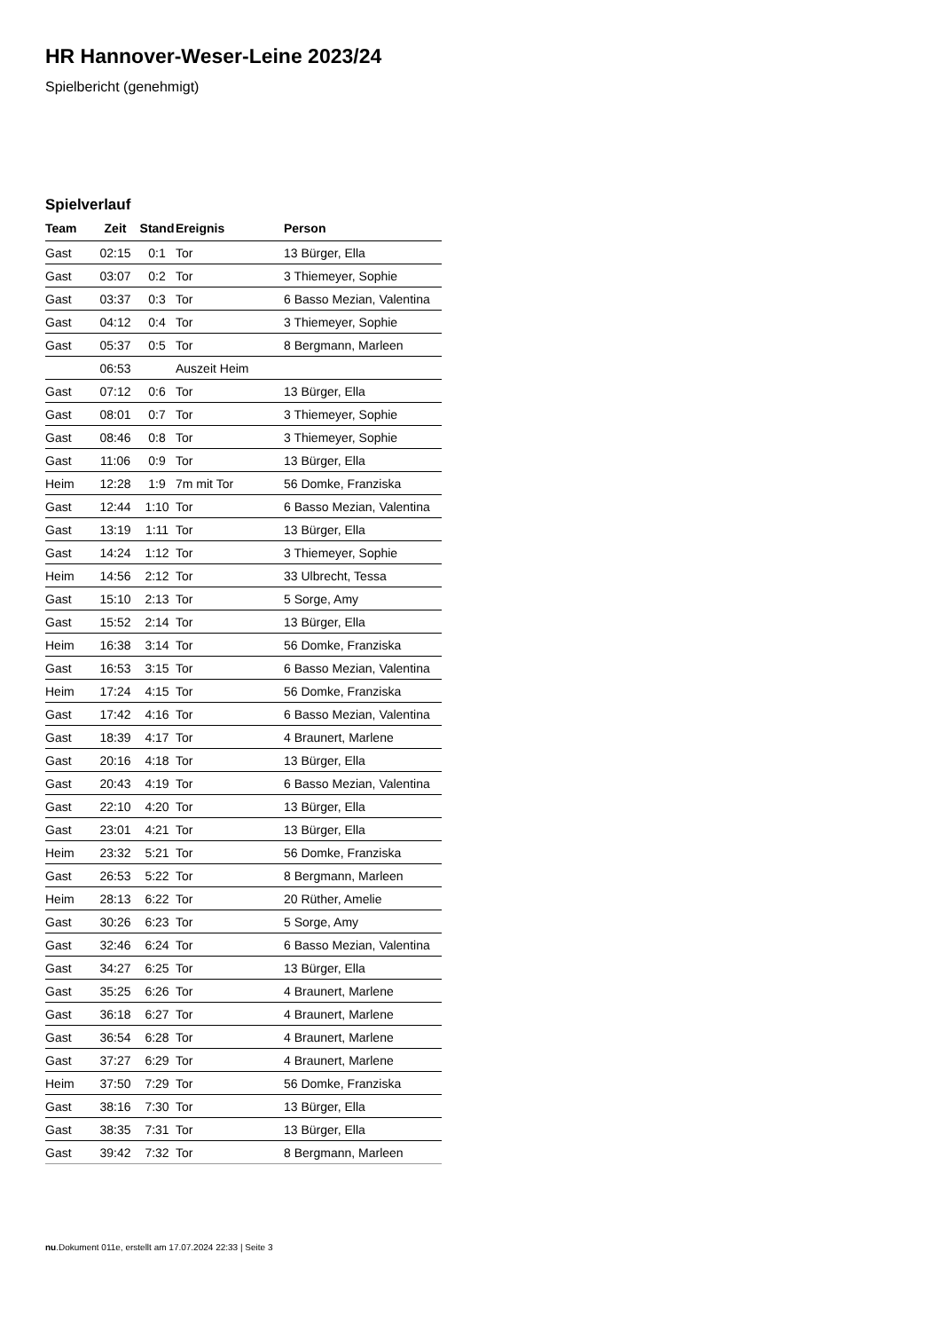HR Hannover-Weser-Leine 2023/24
Spielbericht (genehmigt)
Spielverlauf
| Team | Zeit | Stand | Ereignis | Person |
| --- | --- | --- | --- | --- |
| Gast | 02:15 | 0:1 | Tor | 13 Bürger, Ella |
| Gast | 03:07 | 0:2 | Tor | 3 Thiemeyer, Sophie |
| Gast | 03:37 | 0:3 | Tor | 6 Basso Mezian, Valentina |
| Gast | 04:12 | 0:4 | Tor | 3 Thiemeyer, Sophie |
| Gast | 05:37 | 0:5 | Tor | 8 Bergmann, Marleen |
| | 06:53 | | Auszeit Heim | |
| Gast | 07:12 | 0:6 | Tor | 13 Bürger, Ella |
| Gast | 08:01 | 0:7 | Tor | 3 Thiemeyer, Sophie |
| Gast | 08:46 | 0:8 | Tor | 3 Thiemeyer, Sophie |
| Gast | 11:06 | 0:9 | Tor | 13 Bürger, Ella |
| Heim | 12:28 | 1:9 | 7m mit Tor | 56 Domke, Franziska |
| Gast | 12:44 | 1:10 | Tor | 6 Basso Mezian, Valentina |
| Gast | 13:19 | 1:11 | Tor | 13 Bürger, Ella |
| Gast | 14:24 | 1:12 | Tor | 3 Thiemeyer, Sophie |
| Heim | 14:56 | 2:12 | Tor | 33 Ulbrecht, Tessa |
| Gast | 15:10 | 2:13 | Tor | 5 Sorge, Amy |
| Gast | 15:52 | 2:14 | Tor | 13 Bürger, Ella |
| Heim | 16:38 | 3:14 | Tor | 56 Domke, Franziska |
| Gast | 16:53 | 3:15 | Tor | 6 Basso Mezian, Valentina |
| Heim | 17:24 | 4:15 | Tor | 56 Domke, Franziska |
| Gast | 17:42 | 4:16 | Tor | 6 Basso Mezian, Valentina |
| Gast | 18:39 | 4:17 | Tor | 4 Braunert, Marlene |
| Gast | 20:16 | 4:18 | Tor | 13 Bürger, Ella |
| Gast | 20:43 | 4:19 | Tor | 6 Basso Mezian, Valentina |
| Gast | 22:10 | 4:20 | Tor | 13 Bürger, Ella |
| Gast | 23:01 | 4:21 | Tor | 13 Bürger, Ella |
| Heim | 23:32 | 5:21 | Tor | 56 Domke, Franziska |
| Gast | 26:53 | 5:22 | Tor | 8 Bergmann, Marleen |
| Heim | 28:13 | 6:22 | Tor | 20 Rüther, Amelie |
| Gast | 30:26 | 6:23 | Tor | 5 Sorge, Amy |
| Gast | 32:46 | 6:24 | Tor | 6 Basso Mezian, Valentina |
| Gast | 34:27 | 6:25 | Tor | 13 Bürger, Ella |
| Gast | 35:25 | 6:26 | Tor | 4 Braunert, Marlene |
| Gast | 36:18 | 6:27 | Tor | 4 Braunert, Marlene |
| Gast | 36:54 | 6:28 | Tor | 4 Braunert, Marlene |
| Gast | 37:27 | 6:29 | Tor | 4 Braunert, Marlene |
| Heim | 37:50 | 7:29 | Tor | 56 Domke, Franziska |
| Gast | 38:16 | 7:30 | Tor | 13 Bürger, Ella |
| Gast | 38:35 | 7:31 | Tor | 13 Bürger, Ella |
| Gast | 39:42 | 7:32 | Tor | 8 Bergmann, Marleen |
nu.Dokument 011e, erstellt am 17.07.2024 22:33 | Seite 3